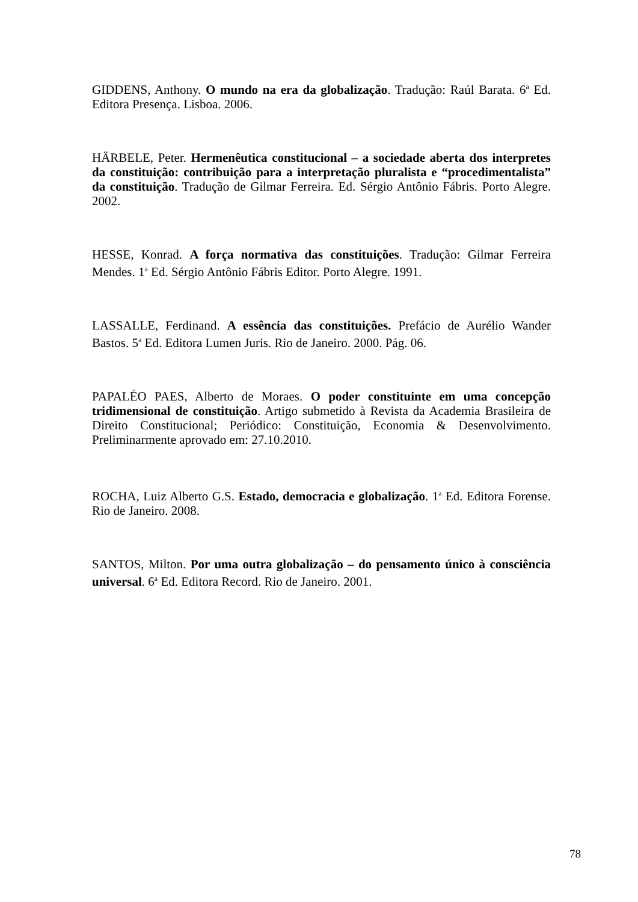GIDDENS, Anthony. O mundo na era da globalização. Tradução: Raúl Barata. 6<sup>a</sup> Ed. Editora Presença. Lisboa. 2006.
HÄRBELE, Peter. Hermenêutica constitucional – a sociedade aberta dos interpretes da constituição: contribuição para a interpretação pluralista e “procedimentalista” da constituição. Tradução de Gilmar Ferreira. Ed. Sérgio Antônio Fábris. Porto Alegre. 2002.
HESSE, Konrad. A força normativa das constituições. Tradução: Gilmar Ferreira Mendes. 1<sup>a</sup> Ed. Sérgio Antônio Fábris Editor. Porto Alegre. 1991.
LASSALLE, Ferdinand. A essência das constituições. Prefácio de Aurélio Wander Bastos. 5<sup>a</sup> Ed. Editora Lumen Juris. Rio de Janeiro. 2000. Pág. 06.
PAPALÉO PAES, Alberto de Moraes. O poder constituinte em uma concepção tridimensional de constituição. Artigo submetido à Revista da Academia Brasileira de Direito Constitucional; Periódico: Constituição, Economia & Desenvolvimento. Preliminarmente aprovado em: 27.10.2010.
ROCHA, Luiz Alberto G.S. Estado, democracia e globalização. 1<sup>a</sup> Ed. Editora Forense. Rio de Janeiro. 2008.
SANTOS, Milton. Por uma outra globalização – do pensamento único à consciência universal. 6<sup>a</sup> Ed. Editora Record. Rio de Janeiro. 2001.
78